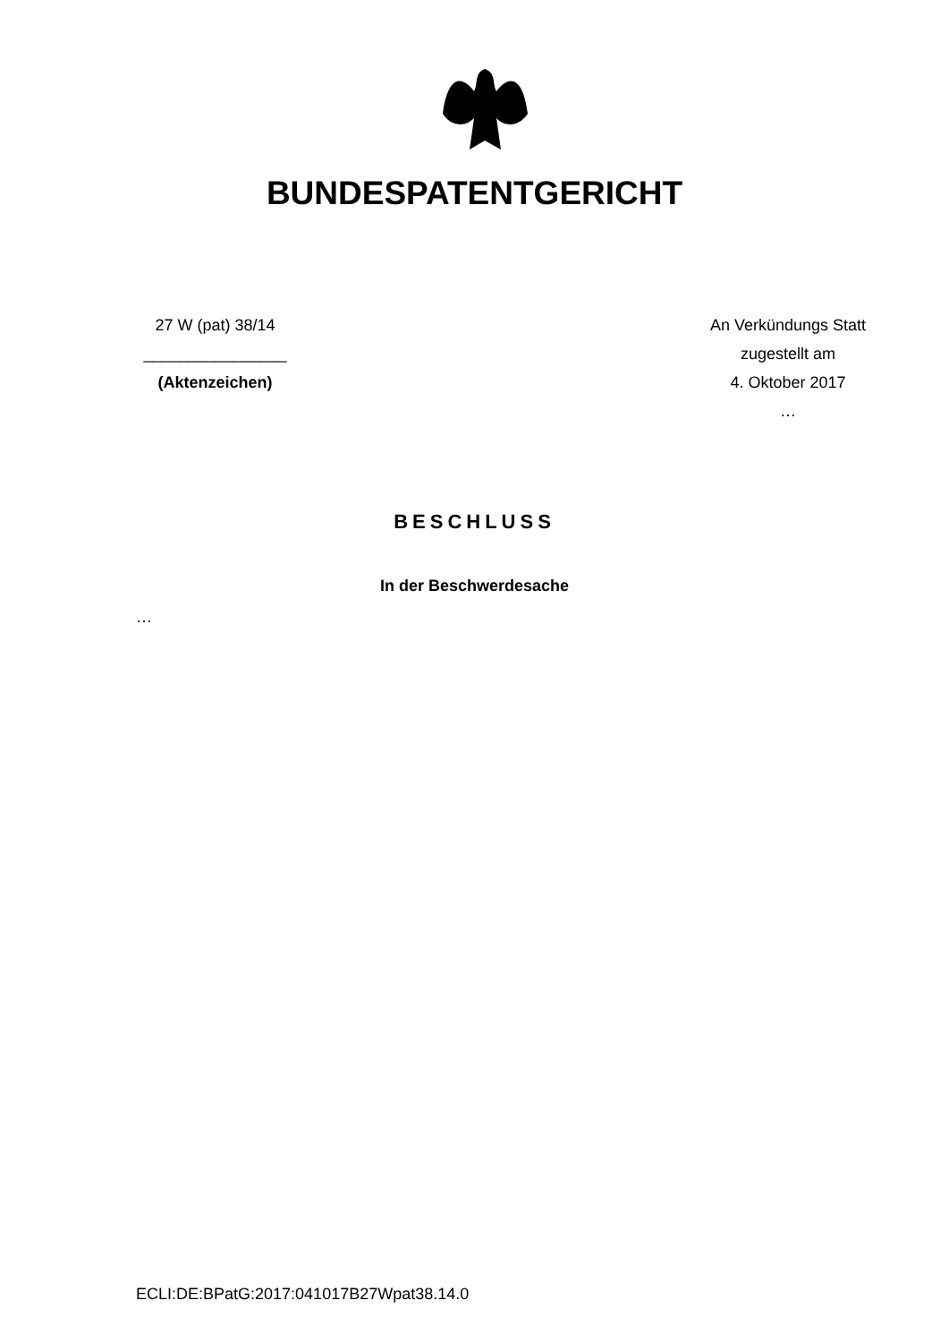BUNDESPATENTGERICHT
27 W (pat) 38/14
________________
(Aktenzeichen)
An Verkündungs Statt
zugestellt am
4. Oktober 2017
…
BESCHLUSS
In der Beschwerdesache
…
ECLI:DE:BPatG:2017:041017B27Wpat38.14.0